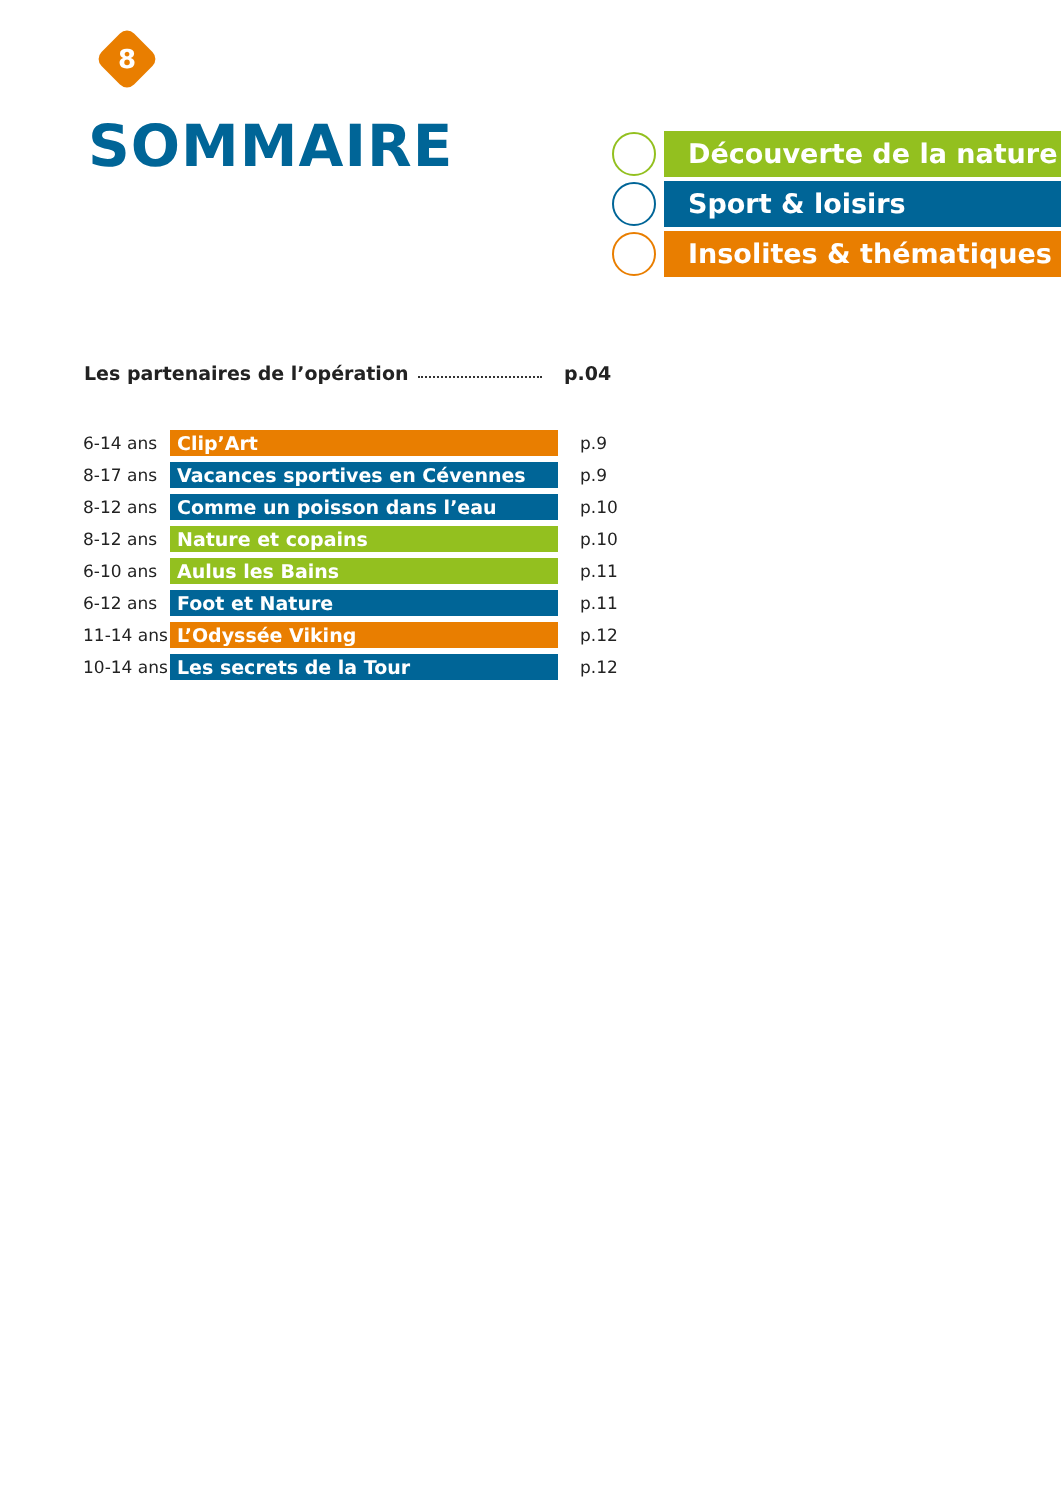8
SOMMAIRE
Découverte de la nature
Sport & loisirs
Insolites & thématiques
Les partenaires de l’opération p.04
| 6-14 ans | Clip’Art | p.9 |
| 8-17 ans | Vacances sportives en Cévennes | p.9 |
| 8-12 ans | Comme un poisson dans l’eau | p.10 |
| 8-12 ans | Nature et copains | p.10 |
| 6-10 ans | Aulus les Bains | p.11 |
| 6-12 ans | Foot et Nature | p.11 |
| 11-14 ans | L’Odyssée Viking | p.12 |
| 10-14 ans | Les secrets de la Tour | p.12 |